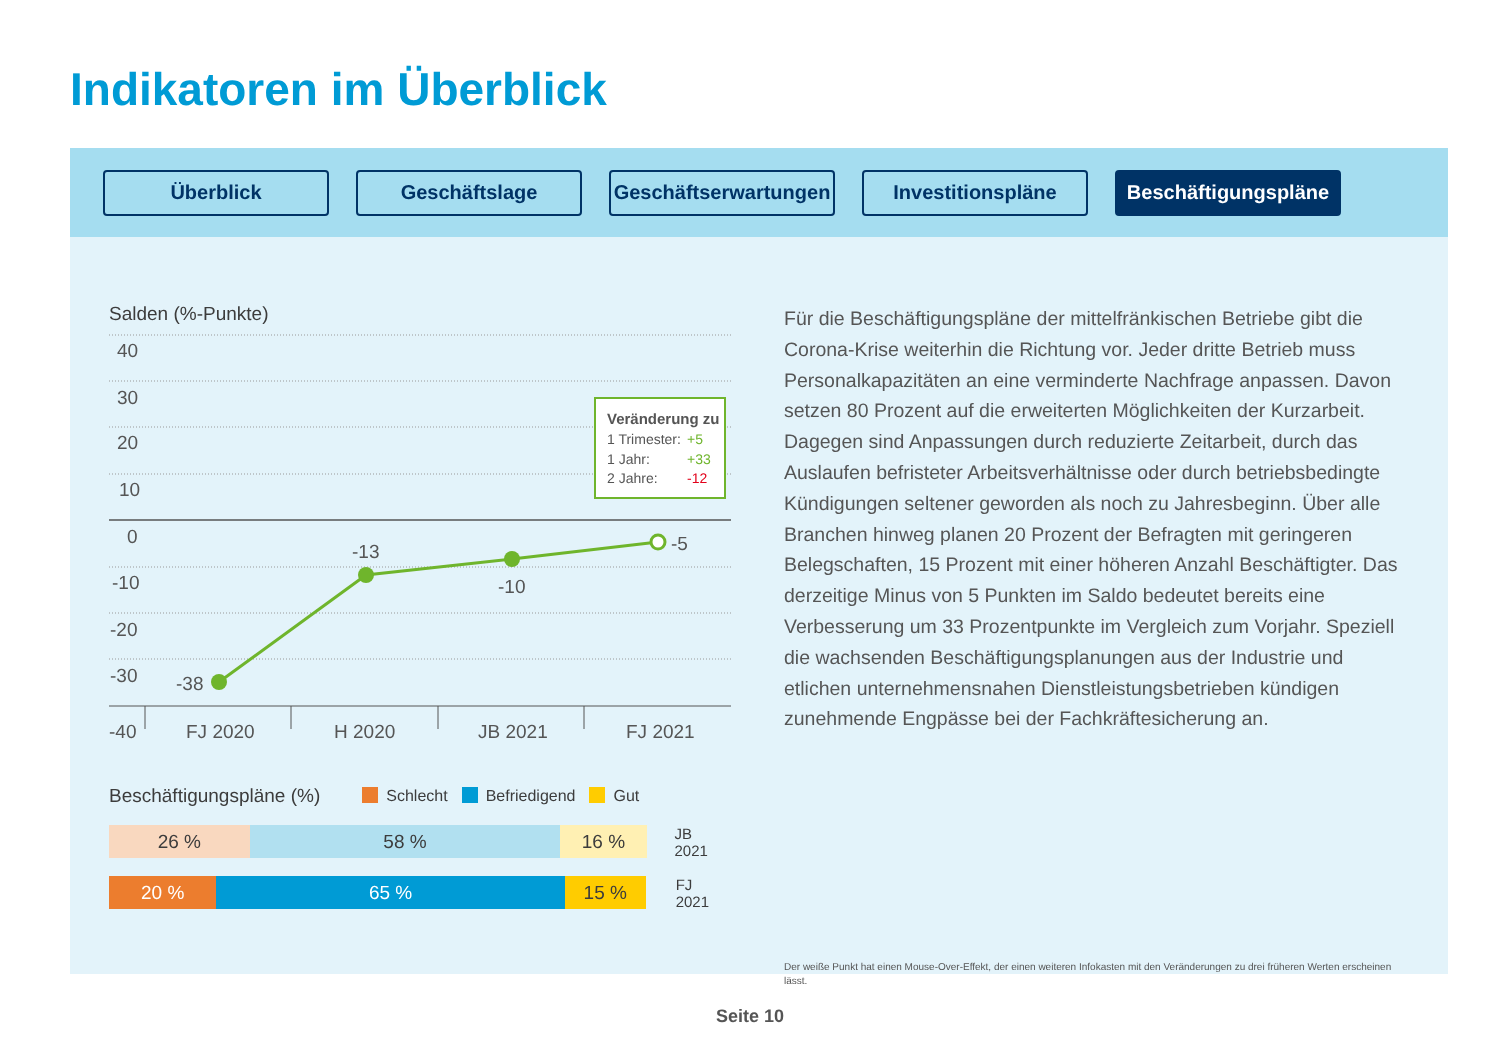Indikatoren im Überblick
Überblick Geschäftslage
Geschäftserwartungen
Investitionspläne
Beschäftigungspläne
Salden (%-Punkte)
40
30
20
10
0
-10
-20
-30
-40
FJ 2020
H 2020
JB 2021
FJ 2021
-38
-13
-10
-5
Veränderung zu
1 Trimester:
+5
1 Jahr:
+33
2 Jahre:
-12
Beschäftigungspläne (%) Schlecht Befriedigend Gut
26 % 58 % 16 %
JB 2021
20 % 65 % 15 %
FJ 2021
Für die Beschäftigungspläne der mittelfränkischen Betriebe gibt die Corona-Krise weiterhin die Richtung vor. Jeder dritte Betrieb muss Personal­kapazitäten an eine verminderte Nachfrage anpassen. Davon setzen 80 Prozent auf die erweiterten Möglichkeiten der Kurzarbeit. Dagegen sind Anpassungen durch reduzierte Zeitarbeit, durch das Auslaufen befristeter Arbeitsverhältnisse oder durch betriebsbedingte Kündigungen seltener geworden als noch zu Jahresbeginn. Über alle Branchen hinweg planen 20 Prozent der Befragten mit geringeren Belegschaften, 15 Prozent mit einer höheren Anzahl Beschäftigter. Das derzeitige Minus von 5 Punkten im Saldo bedeutet bereits eine Verbesserung um 33 Prozentpunkte im Vergleich zum Vorjahr. Speziell die wachsenden Beschäftigungsplanungen aus der Industrie und etlichen unternehmensnahen Dienstleistungs­betrieben kündigen zunehmende Engpässe bei der Fachkräftesicherung an.
Der weiße Punkt hat einen Mouse-Over-Effekt, der einen weiteren Infokasten mit den Veränderungen zu drei früheren Werten erscheinen lässt.
Seite 10